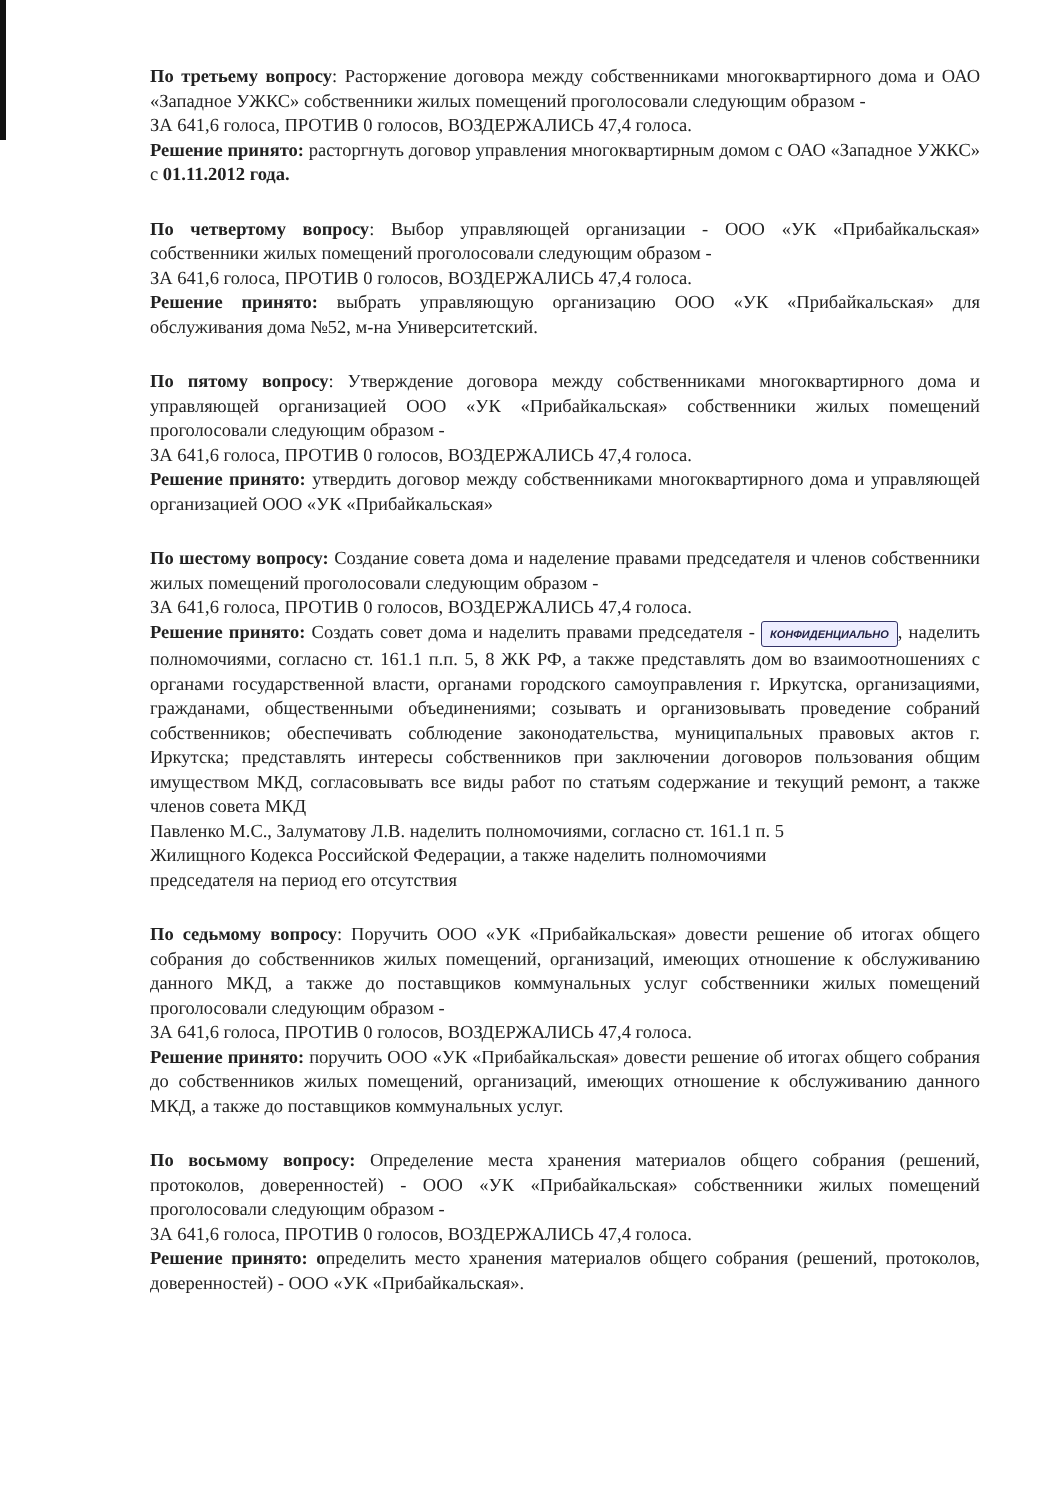По третьему вопросу: Расторжение договора между собственниками многоквартирного дома и ОАО «Западное УЖКС» собственники жилых помещений проголосовали следующим образом -
ЗА 641,6 голоса, ПРОТИВ 0 голосов, ВОЗДЕРЖАЛИСЬ 47,4 голоса.
Решение принято: расторгнуть договор управления многоквартирным домом с ОАО «Западное УЖКС» с 01.11.2012 года.
По четвертому вопросу: Выбор управляющей организации - ООО «УК «Прибайкальская» собственники жилых помещений проголосовали следующим образом -
ЗА 641,6 голоса, ПРОТИВ 0 голосов, ВОЗДЕРЖАЛИСЬ 47,4 голоса.
Решение принято: выбрать управляющую организацию ООО «УК «Прибайкальская» для обслуживания дома №52, м-на Университетский.
По пятому вопросу: Утверждение договора между собственниками многоквартирного дома и управляющей организацией ООО «УК «Прибайкальская» собственники жилых помещений проголосовали следующим образом -
ЗА 641,6 голоса, ПРОТИВ 0 голосов, ВОЗДЕРЖАЛИСЬ 47,4 голоса.
Решение принято: утвердить договор между собственниками многоквартирного дома и управляющей организацией ООО «УК «Прибайкальская»
По шестому вопросу: Создание совета дома и наделение правами председателя и членов собственники жилых помещений проголосовали следующим образом -
ЗА 641,6 голоса, ПРОТИВ 0 голосов, ВОЗДЕРЖАЛИСЬ 47,4 голоса.
Решение принято: Создать совет дома и наделить правами председателя - КОНФИДЕНЦИАЛЬНО, наделить полномочиями, согласно ст. 161.1 п.п. 5, 8 ЖК РФ, а также представлять дом во взаимоотношениях с органами государственной власти, органами городского самоуправления г. Иркутска, организациями, гражданами, общественными объединениями; созывать и организовывать проведение собраний собственников; обеспечивать соблюдение законодательства, муниципальных правовых актов г. Иркутска; представлять интересы собственников при заключении договоров пользования общим имуществом МКД, согласовывать все виды работ по статьям содержание и текущий ремонт, а также членов совета МКД
Павленко М.С., Залуматову Л.В. наделить полномочиями, согласно ст. 161.1 п. 5
Жилищного Кодекса Российской Федерации, а также наделить полномочиями
председателя на период его отсутствия
По седьмому вопросу: Поручить ООО «УК «Прибайкальская» довести решение об итогах общего собрания до собственников жилых помещений, организаций, имеющих отношение к обслуживанию данного МКД, а также до поставщиков коммунальных услуг собственники жилых помещений проголосовали следующим образом -
ЗА 641,6 голоса, ПРОТИВ 0 голосов, ВОЗДЕРЖАЛИСЬ 47,4 голоса.
Решение принято: поручить ООО «УК «Прибайкальская» довести решение об итогах общего собрания до собственников жилых помещений, организаций, имеющих отношение к обслуживанию данного МКД, а также до поставщиков коммунальных услуг.
По восьмому вопросу: Определение места хранения материалов общего собрания (решений, протоколов, доверенностей) - ООО «УК «Прибайкальская» собственники жилых помещений проголосовали следующим образом -
ЗА 641,6 голоса, ПРОТИВ 0 голосов, ВОЗДЕРЖАЛИСЬ 47,4 голоса.
Решение принято: определить место хранения материалов общего собрания (решений, протоколов, доверенностей) - ООО «УК «Прибайкальская».